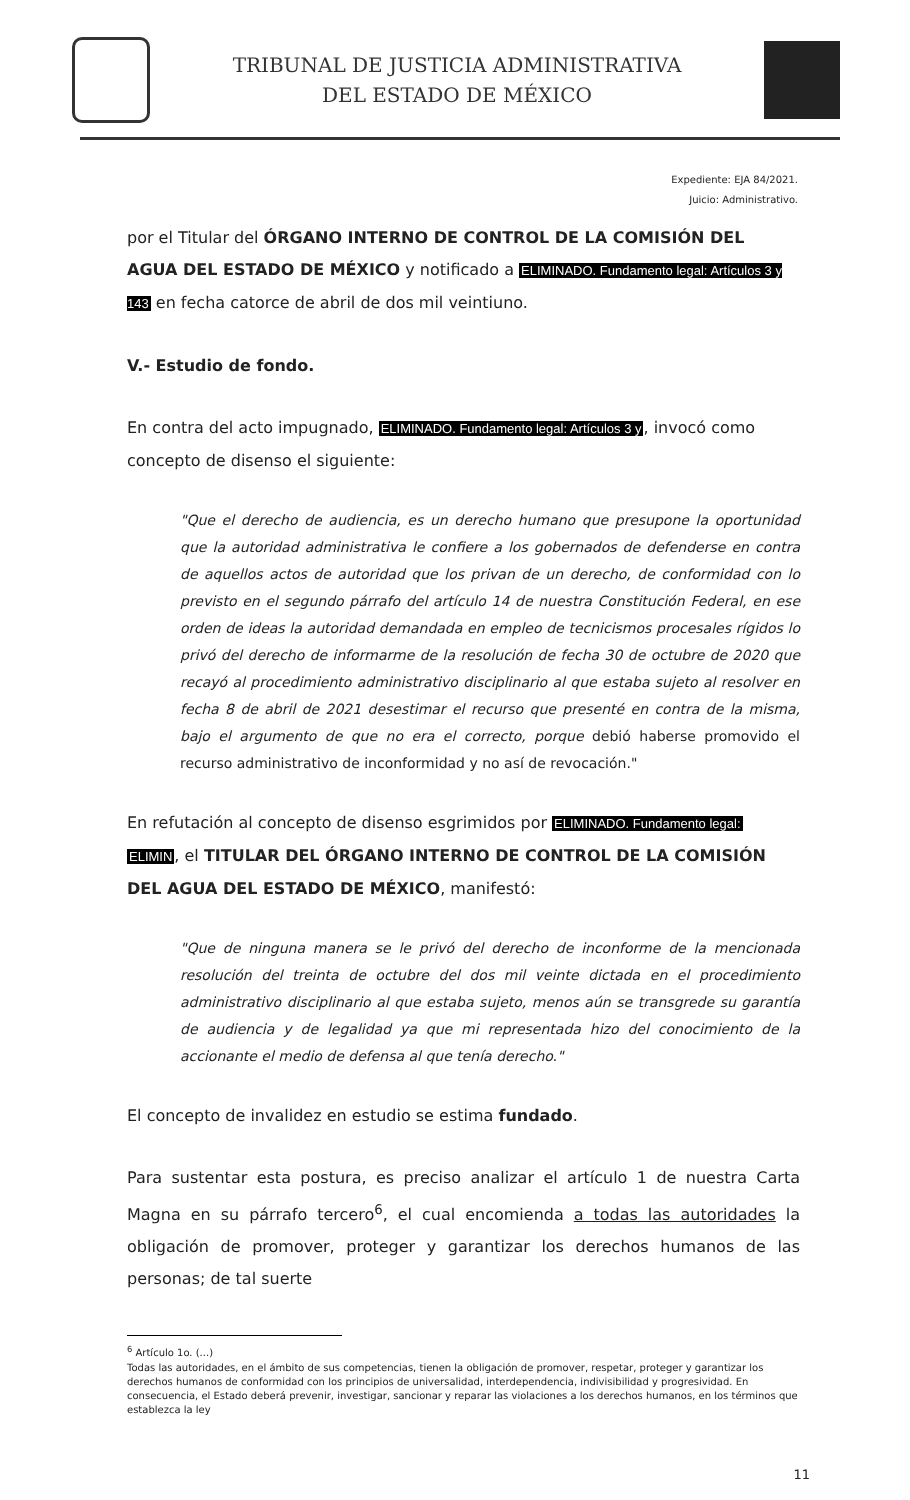TRIBUNAL DE JUSTICIA ADMINISTRATIVA
DEL ESTADO DE MÉXICO
Expediente: EJA 84/2021.
Juicio: Administrativo.
por el Titular del ÓRGANO INTERNO DE CONTROL DE LA COMISIÓN DEL AGUA DEL ESTADO DE MÉXICO y notificado a ELIMINADO. Fundamento legal: Artículos 3 y 143 en fecha catorce de abril de dos mil veintiuno.
V.- Estudio de fondo.
En contra del acto impugnado, ELIMINADO. Fundamento legal: Artículos 3 y, invocó como concepto de disenso el siguiente:
"Que el derecho de audiencia, es un derecho humano que presupone la oportunidad que la autoridad administrativa le confiere a los gobernados de defenderse en contra de aquellos actos de autoridad que los privan de un derecho, de conformidad con lo previsto en el segundo párrafo del artículo 14 de nuestra Constitución Federal, en ese orden de ideas la autoridad demandada en empleo de tecnicismos procesales rígidos lo privó del derecho de informarme de la resolución de fecha 30 de octubre de 2020 que recayó al procedimiento administrativo disciplinario al que estaba sujeto al resolver en fecha 8 de abril de 2021 desestimar el recurso que presenté en contra de la misma, bajo el argumento de que no era el correcto, porque debió haberse promovido el recurso administrativo de inconformidad y no así de revocación."
En refutación al concepto de disenso esgrimidos por ELIMINADO. Fundamento legal: ELIMIN, el TITULAR DEL ÓRGANO INTERNO DE CONTROL DE LA COMISIÓN DEL AGUA DEL ESTADO DE MÉXICO, manifestó:
"Que de ninguna manera se le privó del derecho de inconforme de la mencionada resolución del treinta de octubre del dos mil veinte dictada en el procedimiento administrativo disciplinario al que estaba sujeto, menos aún se transgrede su garantía de audiencia y de legalidad ya que mi representada hizo del conocimiento de la accionante el medio de defensa al que tenía derecho."
El concepto de invalidez en estudio se estima fundado.
Para sustentar esta postura, es preciso analizar el artículo 1 de nuestra Carta Magna en su párrafo tercero<sup>6</sup>, el cual encomienda a todas las autoridades la obligación de promover, proteger y garantizar los derechos humanos de las personas; de tal suerte
<sup>6</sup> Artículo 1o. (...)
Todas las autoridades, en el ámbito de sus competencias, tienen la obligación de promover, respetar, proteger y garantizar los derechos humanos de conformidad con los principios de universalidad, interdependencia, indivisibilidad y progresividad. En consecuencia, el Estado deberá prevenir, investigar, sancionar y reparar las violaciones a los derechos humanos, en los términos que establezca la ley
11